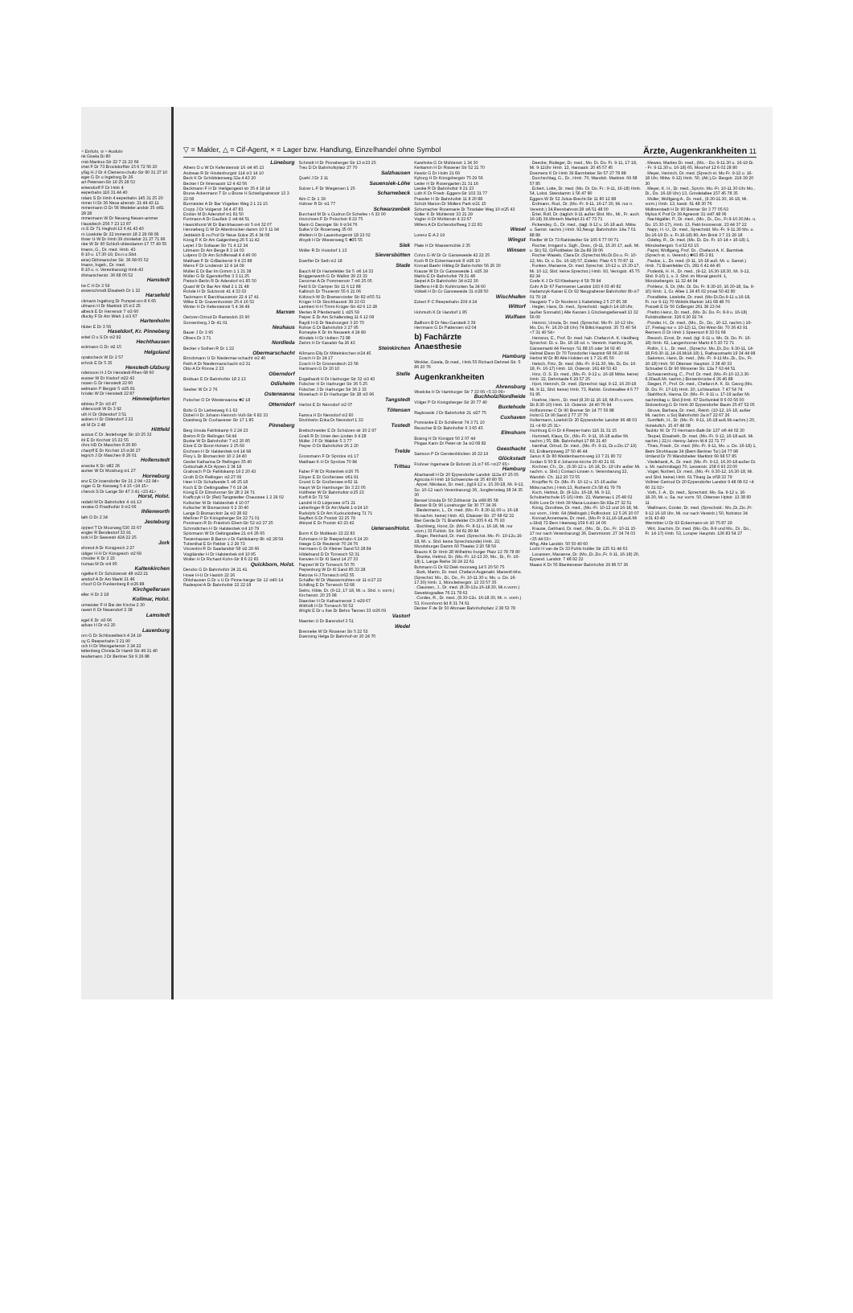= Einfuhr, ⊘ = Ausfuhr
nk Gisela Dr 80
rnst-Mantius-Str 22 7 21 22 69
imet F Dr 73 Brockdorffstr 15 6 72 56 20
yßig H-J Dr 4 Clemens-chultz-Str 90 31 27 10
eger G Dr u Ingeborg Dr 26
arl-Petersen-Str 19 25 28 53
emendorff F Dr Hmb 4
eeperbahn 116 31 44 40
ndars S Dr Hmb 4 eeperbahn 145 31 25 20
mmer H Dr 36 Neue abenstr. 21 44 43 11
mmermann O Dr 56 Wedeler andstr 35 ⊘81 28 28
mmermann W Dr Neueng Neuen-ammer Hausdeich 256 7 23 13 87
rn E Dr 71 Hegholt 12 6 41 43 40
rn Liselotte Dr 22 immerstr 18 2 29 08 08
thner U-W Dr Hmb 39 chinkelstr 21 27 71 96
nke W Dr 90 Schloß-ühlendamm 17 77 49 55
lmann, G., Dr. med. Hmb. 43
8-10 u. 17.30-19, Do.n.u.Sbd.
eine) Dithmarscher Str. 36 68 05 52
lmann, Ingeb., Dr. med.
8-10 u. n. Vereinbarung) Hmb.43
ithmarscherstr. 36 68 05 52
Hanstedt
be C H Dr 3 59
esserschmidt Elisabeth Dr 1 22
Harsefeld
ckmann Ingeborg Dr Pumpel-orn 8 6 65
ufmann H Dr Marktstr 15 ⊘2 25
albeck E Dr Herrenstr 7 ⊘3 60
dlucky F Dr Am Wieh 1 ⊘3 67
Hartenholm
hlüter E Dr 3 56
Haseldorf, Kr. Pinneberg
erkel O u S Dr ⊘2 92
Hechthausen
eckmann G Dr ⊘2 15
Helgoland
opatscheck W Dr 2 57
erhrck E Dr 5 35
Henstedt-Ulzburg
ndersson H-J Dr Henstedt-Rhen 68 60
eusser W Dr Kisdorf ⊘22 43
nssen G Dr Henstedt 22 60
eelmann P Bergstr 5 ⊘25 81
hröder W Dr Henstedt 22 87
Himmelpforten
eibtreu P Dr ⊘3 47
uhlencordt W Dr 3 92
uth H Dr Oldendorf 3 51
aulsen H Dr Oldendorf 3 22
elt M Dr 2 48
Hittfeld
ausius C Dr Jesteburger Str 10 25 32
ihl E Dr Kirchstr 15 22 55
öhrs HD Dr Maschen 8 26 80
charpff E Dr Kirchstr 15 ⊘26 27
legrich J Dr Maschen 8 26 01
Hollenstedt
enecke K Dr ⊘82 36
äumer W Dr Moisburg ⊘1 27
Horneburg
enz E Dr Issendorfer Str 21 2 94 <22 94>
rüger G Dr Kiesweg 5 4 15 <24 15>
chenck S Dr Lange Str 47 3 41 <23 41>
Horst, Holst.
redahl M Dr Bahnhofstr 4 ⊘1 13
renske O Friedhofstr 9 ⊘2 06
Ihlienworth
lath O Dr 2 34
Jesteburg
öppert T Dr Moorweg 530 33 67
engler R Bendestorf 33 91
tork H Dr Seevestr 424 22 25
Jork
ehrend A Dr Königreich 2 27
üdiger H-H Dr Königreich ⊘2 69
chröder K Dr 2 23
homas M Dr ⊘4 95
Kaltenkirchen
ngelke K Dr Schützenstr 48 ⊘22 21
amdorf A Dr Am Markt 21 46
choof O Dr Funkenberg 8 ⊘26 88
Kirchgellersen
eller H Dr 2 18
Kollmar, Holst.
urmeister F-H Bei der Kirche 2 30
ravert K Dr Neuendorf 2 38
Lamstedt
egel K Dr ⊘3 66
advan H Dr ⊘2 20
Lauenburg
orn G Dr Schlüsselteich 4 24 19
oy G Reeperbahn 3 21 90
och H Dr Weingartenstr 3 24 22
lettenberg Christa Dr Hamb Str 49 31 40
teudemann J Dr Berliner Str 9 26 88
▽ = Makler, △ = Cif-Agent, × = Lager bzw. Handlung, Einzelhandel ohne Symbol Ärzte, Augenkrankheiten 11
Lüneburg
Albers O u W Dr Kefersteinstr 16 ⊘4 45 13
Andreas R Dr Hindenburgstr 114 ⊘3 14 10
Beck K Dr Schildsteinweg 32a 4 43 20
Becker I Dr Ilmenaustr 12 4 42 56
Beckmann F H Dr Heiligengeist-str 35 4 18 14
Brune-Ackermann T Dr u Brune H Schießgrabenstr 13 3 22 08
Burmeister A Dr Bar Vögelser Weg 2 1 21 15
Cropp J Dr Volgerstr 34 4 47 83
Endsin M Dr Adendorf ⊘1 81 50
Fortmann A Dr Gaußstr 2 ⊘4 44 51
Hawickhorst W Dr Barckhausen-str 5 ⊘4 32 07
Henneberg G W Dr Altenbrücker-damm 10 5 11 94
Jeddeloh B zu Prof Dr Neue Sülze 25 4 34 08
König F K Dr Am Galgenberg 26 5 11 42
Lepel J Dr Soltauer Str 71 4 12 34
Littmann Dr Am Berge 8 3 14 03
Lütjens O Dr Am Schifferwall 4 4 46 00
Matthaei F Dr GrBäckerstr 9 4 23 88
Meins F Dr Lindenstr 12 4 14 09
Müller E Dr Bar Im Grimm 1 1 21 38
Müller G Dr Egersdorffstr 3 3 11 25
Pietsch-Berlin R Dr Adendorf ⊘1 85 50
Quast W Dr Bar Am Wall 2 1 21 48
Rohde H Dr Sülztorstr 41 4 33 03
Tackmann K Barckhausenstr 22 4 17 41
Wilke E Dr Gravenhorststr 25 4 16 53
Winter H Dr Kefersteinstr 5 4 34 49
Marxen
Oertzen Ortrud Dr Ramesloh 23 90
Sonnenberg J Dr 41 01
Neuhaus
Bauer J Dr 3 95
Olbers Dr 3 71
Nordleda
Becker v Sothen R Dr 1 22
Obermarschacht
Brinckmann U Dr Niedermar-schacht ⊘2 40
Feith A Dr Niedermarschacht ⊘2 31
Otto A Dr Rönne 2 23
Oberndorf
Bolduan E Dr Bahnhofstr 18 2 13
Odisheim
Seeber W Dr 2 76
Osterwanna
Putscher O Dr Westerwanna ✱2 18
Otterndorf
Boltz G Dr Liebesweg 6 1 62
Dübel H Dr Johann-Heinrich-Voß-Str 6 82 33
Duesberg Dr Cuxhavener Str 17 1 85
Pinneberg
Berg Ursula Fahltskamp 6 2 24 23
Brehm R Dr Rellingen 54 44
Buske W Dr Bahnhofstr 7 ⊘2 20 85
Eitze E Dr Borst-Hohenr 2 25 69
Erichsen H Dr Halstenbek ⊘4 14 68
Flory L Dr Bismarckstr 10 2 24 40
Gesler Katharina Dr Rellingen 35 40
Gottschalk A Dr Appen 2 34 18
Grabosch P Dr Fahltskamp 19 2 20 43
Groth D Dr Rellingen ⊘2 27 09
Heer H Dr Schafweide 5 ⊘6 25 18
Koch E Dr Oeltingsallee 7 6 19 24
König E Dr Elmshorner Str 28 2 24 71
Kraffczyk H Dr (Rel) Tangstedter Chaussee 1 2 29 02
Kultscher M Dr Halstenbek 4 10 07
Kultscher W Bismarckstr 6 2 30 40
Lange D Bismarckstr 2a ⊘2 28 92
Meißner P Dr Königsberger Str 22 71 01
Ponimann R Dr Friedrich-Ebert-Str 52 ⊘2 27 25
Schmidtchen H Dr Halstenbek ⊘4 10 79
Spitzmann W Dr Oeltingsallee 21 ⊘6 26 65
Tiesenhausen B Baron v Dr Fahltskamp 8b ⊘2 28 59
Tubenthal E Dr Feldstr 1 2 29 73
Vincentini R Dr Saarlandstr 58 ⊘2 29 66
Voigtländer H Dr Halstenbek ⊘4 10 95
Wolter H Dr Richard-Köhn-Str 8 6 22 83
Quickborn, Holst.
Dencks G Dr Bahnhofstr 24 21 41
Howe H-U Dr Hasloh 22 26
Ohlshausen G Dr u U Dr Pinne-berger Str 12 ⊘40 14
Radespiel A Dr Bahnhofstr 22 22 18
Schmidt H Dr Pinneberger Str 13 ⊘23 25
Treu D Dr Bahnhofsplatz 27 70
Salzhausen
Quehl J Dr 2 11
Sauensiek-Löhe
Sulzer L-F Dr Wiegersen 1 25
Scharnebeck
Alm C Dr 1 39
Hübner R Dr ⊘1 77
Schwarzenbek
Burchard M Dr u Gudrun Dr Schefes r 6 33 00
Hinrichsen F Dr Pröschstr 8 22 75
Marin G Danziger Str 9 ⊘34 76
Sulke V Dr Rosenweg 35 00
Wellein H Dr Lauenburgerstr 18 22 02
Woydt H Dr Wiesenweg 5 ✱35 55
Siek
Möller R Dr Hoisdorf 1 13
Sieversbütten
Doerfler Dr Seth ⊘2 18
Stade
Bauch M Dr Harsefelder Str 5 ⊘6 14 33
Brüggenwerth G Dr Wallstr 29 23 33
Genzmer A Dr Pommernstr 7 ⊘6 25 05
Feld S Dr Camper Str 11 6 12 88
Kallinich Dr Thunerstr 55 6 21 06
Költzsch W Dr Bremervörder Str 82 ⊘55 51
Krüger H Dr Stockhausstr 39 23 03
Lambert H-H Timm-Kröger-Str 42 6 13 28
Merten R Pferdemarkt 1 ⊘25 59
Peiper E Dr Am Schäferstieg 11 6 12 08
Raydt H-S Dr Neubourgstr 3 20 70
Rohse G Dr Bahnhofstr 3 27 95
Romeyke K Dr Im Neuwerk 4 24 89
Windels H Dr Hollern 72 88
Ziehm H Dr Kanalstr 6a 26 43
Steinkirchen
Aßmann Elly Dr Mittelnkirchen ⊘24 45
Gosch H Dr 24 17
Gosch H Dr Grünendeich 23 56
Hartmann G Dr 20 10
Stelle
Engelhardt H Dr Harburger Str 32 ⊘3 43
Fülscher H Dr Harburger Str 36 5 25
Fülscher J Dr Harburger Str 36 2 33
Mosebach H Dr Harburger Str 28 ⊘3 96
Tangstedt
Herbst E Dr Nenndorf ⊘2 07
Tötensen
Famira H Dr Nenndorf ⊘2 60
Strohbehn Erika Dr Nenndorf 1 33
Tostedt
Brettschneider E Dr Schützen-str 20 2 97
Grieß R Dr Unter den Linden 9 4 28
Müller J F Dr Waldstr 5 3 77
Pieper O Dr Bahnhofstr 26 2 20
Trelde
Grossmann F Dr Sprötze ⊘1 17
Matthaei K-H Dr Sprötze 70 84
Trittau
Faber F W Dr Rotenbek ⊘26 75
Gloyer E Dr Großensee ⊘61 91
Grund G Dr Großensee ⊘62 11
Haupt W Dr Hamburger Str 3 23 05
Holtfreter W Dr Bahnhofstr ⊘25 23
Korff A Dr 72 59
Landré H-D Lütjensee ⊘71 21
Leberfinger R Dr Am Markt 1 ⊘24 10
Rudolphi S Dr Am Kuckucksberg 71 71
Seyffert S Dr Poststr 22 25 79
Werpel E Dr Poststr 43 23 42
Uetersen/Holst.
Borm K Dr Moltkestr 22 22 83
Fuhrmann H Dr Reeperbahn 6 24 20
Heege G Dr Reuterstr 70 24 76
Herrmann G Dr Kleiner Sand 53 28 84
Hildebrand D Dr Tornesch 53 31
Kerwien H Dr Kl Sand 14 27 33
Pappert W Dr Tornesch 50 70
Piepenburg W Dr Kl Sand 85 33 28
Retzow H-J Tornesch ⊘62 55
Schäffer W Dr Wassermühlen-str 11 ⊘27 22
Schilling E Dr Tornesch 52 68
Siebs, Hilde, Dr. (9-12, 17-18, Mi. u. Sbd. n. vorm.) Kirchenstr. 20 25 98
Staecker H Dr Katharinenstr 3 ⊘29 67
Witthöft H Dr Tornesch 50 52
Wright E Dr u Ilse Dr Behrs Tannen 33 ⊘26 09
Vastorf
Maerten U Dr Barendorf 3 51
Wedel
Brenneke W Dr Rissener Str 5 22 53
Duensing Helga Dr Bahnhof-str 20 24 70
Karehnke G Dr Mühlenstr 1 24 30
Kerkamm H Dr Rissener Str 52 21 70
Kewitz G Dr Holm 21 69
Kyburg H Dr Königsbergstr 75 29 56
Leder H Dr Rosengarten 21 31 16
Lieske R Dr Bahnhofstr 9 21 23
Lüth K Dr Friedr.-Eggers-Str 102 31 77
Prassler H Dr Bahnhofstr 11 8 20 88
Schütt Marion Dr Möllers Park ⊘21 15
Schumacher Rosemarie Dr Tinsdaler Weg 10 ⊘25 43
Sölter K Dr Mühlenstr 33 21 29
Vogler H Dr Mühlenstr 4 22 67
Willers A Dr Eichendorffweg 3 22 83
Wesel
Lorenz E-A 2 19
Wingst
Plate H Dr Wassermühle 2 35
Winsen
Cohrs G-W Dr Gr Gänseweide 42 22 25
Koch R Dr Eckermannstr 8 ⊘26 10
Konrad-Baehr Hildeg Dr Bahn-hofstr 56 26 30
Krause W Dr Gr Gänseweide 1 ⊘25 39
Mahlo E Dr Bahnhofstr 78 31 48
Seipel A Dr Bahnhofstr 34 ⊘22 30
Steffens H-B Dr Kuhbrücken 5a 34 60
Volkelt H Dr Gr Gänseweide 31 ⊘28 50
Wischhafen
Eckert F-C Reeperbahn 209 4 24
Wittorf
Hohmuth K Dr Handorf 1 85
Wulfsen
Ballhorn B Dr Neu Garstedt 3 39
Herrmann G Dr Pattensen ⊘2 04
b) Fachärzte
Anaesthesie
Hamburg
Winkler, Gisela, Dr.med., Hmb.55 Richard-Dehmel-Str. 5 86 20 76
Augenkrankheiten
Ahrensburg
Woelcke H Dr Hamburger Str 7 33 06 <5 33 06>
Buchholz/Nordheide
Völger P Dr Königsberger Str 20 77 40
Buxtehude
Raykowski J Dr Bahnhofstr 21 ⊘27 75
Cuxhaven
Pomränke E Dr Schillerstr 74 3 71 10
Reuscher B Dr Bahnhofstr 6 3 65 45
Elmshorn
Büsing H Dr Königstr 50 2 07 44
Plogas Karin Dr Peter-str 3a ⊘2 08 82
Geesthacht
Samson P Dr Gerstenblöcken 16 22 19
Glückstadt
Frühner Ingemarie Dr Bohnstr 21 ⊘7 65 <⊘27 65>
Hamburg
Abarbanell H Dr 20 Eppendorfer Landstr 112a 47 25 05
Agricola H Hmb 19 Schwencke-str 35 40 80 55
. Appel, Nikolaus, Dr. med., (tgl.9-12 u. 15.30-18, Mi. 9-12, So. 10-12 nach Vereinbarung) 36, Jungfernstieg 38 34 35 30
Bensel Ursula Dr 50 Zöllnerstr 2a ⊘89 85 58
Besser B Dr 90 Lüneburger Str 30 77 34 36
. Biedermann, L., Dr. med. (Mo.-Fr. 8.30-11.00 u. 16-18 Mi.nachm. keine) Hmb. 43, Elsässer Str. 27 68 62 32
Bier Gerda Dr 71 Bramfelder Ch 205 6 41 75 93
. Bochberg, Horst, Dr. (Mo.-Fr. 8-11 u. 16-18, Mi. nur vorm.) 33 Fuhlsb. Str. 94 61 89 84
. Böger, Reinhard, Dr. med. (Sprechst.:Mo.-Fr. 10-12u.16-18, Mi. u. Sbd. keine Sprechstunde) Hmb. 22, Mundsburger Damm 60 Theater 2 20 58 59
Brauns K Dr Hmb 28 Wilhelms-burger Platz 13 78 78 80
. Brunke, Helmut, Dr. (Mo.-Fr. 12-13.30, Mo., Di., Fr. 16-18) 1, Lange Reihe 39 24 22 61
Buhmann G Dr 62 Diek-moorweg 14 5 20 50 75
. Burk, Martin, Dr. med. Chefarzt Augenabt. MarienKrkhs. (Sprechst: Mo., Di., Do., Fr. 10-11.30 u. Mo. u. Do. 16-17.30) Hmb. 1, Mönckebergstr. 13 33 57 35
. Claussen, J., Dr. med. (8.30-12u.16-18.30, Mi.n.vorm.) Sievekingsallee 76 21 78 62
. Cordes, R., Dr. med., (8.30-12u. 16-18.30, Mi. n. vorm.) 53, Kroonhorst 9d 8 31 74 61
Decker F de Dr 50 Altonaer Bahnhofsplatz 2 38 53 78
. Deecke, Rüdeger, Dr. med., Mo. Di. Do. Fr. 9-11, 17-18, Mi. 9-11Uhr Hmb. 13, Hansastr. 20 45 57 45
Doemens K Dr Hmb 39 Barmbeker Str 57 27 78 88
. Durchschlag, G., Dr., Hmb. 70, Wandsb. Marktstr. 69 68 57 85
. Eckert, Lotte, Dr. med. (Mo. Di. Do. Fr.: 9-11, 16-18) Hmb. 54, Lokst. Steindamm 1 56 47 80
Eggers W Dr 52 Julius-Brecht-Str 11 80 12 88
. Erdmann, Rud., Dr. (Mo.-Fr. 9-11, 16-17.30, Mi. nur n. Vereinb.) 34,Rennbahnstr.28 ⊘6 51 48 00
. Ertel, Rolf, Dr. (täglich 9-11 außer Sbd. Mo., Mi., Fr. auch 16-18) 39,Winterh.Marktpl.21 47 73 71
. Fickendey, G., Dr. med., (tägl. 9-12 u. 16-18 auß. Mittw. u. Samst. nachm.) Hmb. 92,Neugr. Bahnhofstr. 14a 7 01 88 89
Fiedler W Dr 73 Rahlstedter Str 165 6 77 00 71
. Fischer, Irmgard u. Sigfr., Dres., (9-11, 15.30-17, auß. Mi. u. Sb) 52, GrFlottbeker Str.2a 89 39 06
. Fischer-Wasels, Clara Dr. (Sprechst.Mo.Di.Do.u. Fr. 10-12, Mo. Di. u. Do. 16-18) 57, Eidelst. Platz 6 5 70 87 11
. Funken, Marianne, Dr. med. Sprechst. 10-12 u. 15.30-17, Mi. 10-12, Sbd. keine Sprechst.) Hmb. 93, Veringstr. 45 75 82 34
Grefe K-J Dr 63 Kleekamp 4 59 78 94
Guhr A Dr 67 Farmsener Landstr 193 6 03 40 82
Hadamzyk-Kaiser E Dr 92 Neugrabener Bahnhofstr 8b ⊘7 01 79 18
Haugwitz T v Dr Norderst 1 Kabelstieg 2 5 27 85 38
. Hegler, Hans, Dr. med., Sprechstd.: täglich 14-18 Uhr, (außer Sonnabd.) Alle Kassen 1 Glockengießerwall 13 32 56 00
. Heinrici, Ursula, Dr. med. (Sprechst. Mo-Fr. 10-12 Uhr, Mo, Do, Fr. 16.30-18 Uhr) 74 Billst.Hauptstr. 35 73 40 54 <7 31 40 54>
. Heinsius, E., Prof. Dr. med. hab. Chefarzt A. K. Heidberg Sprechst: Di. u. Do. 16-18 od. n. Vereinb. Hamburg 36, Gänsemarkt 44 Fernspr. 51 88 15 oder 34 02 40
Helmel Eleon Dr 70 Tonndorfer Hauptstr 68 66 20 66
Herbst W Dr 80 Alte Holsten-str 1 7 21 45 50
. Hetsch, Fritz, Dr. med. (Mo.-Fr. 9-11.30, Mo, Di, Do. 16-18, Fr. 16-17) Hmb. 19, Osterstr. 161 49 53 43
. Hinz, O. S. Dr. med., (Mo.-Fr. 9-12 u. 16-18 Mittw. keine) Hmb. 22, Dehnhaide 6 29 57 25
. Hjort, Heinrich, Dr. med. (Sprechst: tägl. 9-12, 16.30-18 Mi. 9-11, Sbd. keine) Hmb. 73, Rahlst. Grubesallee 4 6 77 01 95
. Hoehne, Herm., Dr. med (8.30-11 16-18, Mi.Fr.n.vorm. Sb.8.30-10) Hmb. 19. Osterstr. 24 40 76 94
Hoffsümmer C Dr 90 Bremer Str 14 77 56 88
Holst G Dr 90 Sand 2 77 37 76
Holtermann, Liselott Dr 20 Eppendorfer Landstr 96 48 03 31 <4 60 25 31>
Humburg E-H Dr 4 Reeper-bahn 116 31 31 15
. Hummelt, Klaus, Dr., (Mo.-Fr. 9-11, 16-18 außer Mi. nachm.) 55, Blk. Bahnhofspl.17 86 21 40
. Isenthal, Ortrud, Dr. med., (Mo.-Fr. 9-11, Di.u.Do.17-19) 63, Erdkampsweg 27 50 46 44
Janus K Dr 80 Weidenbaums-weg 13 7 21 80 72
Jordan S 50 B d Johannis-kirche 20 43 21 91
. Kirchner, Ch., Dr., (9.30-12 u. 16-18, Di.-19 Uhr außer Mi. nachm. u. Sbd.) Contact-Linsen n. Vereinbarung 22, Wandsb. Ch. 112 20 72 55
. Knüpffer N. Dr. (Mo.-Fr. 10-12 u. 15-16 außer Mittw.nachm.) Hmb.13, Rothenb.Ch.58 41 79 79
. Koch, Helmut, Dr. (9-12u. 16-18, Mi. 9-12, Schulsehschule 15-16) Hmb. 22, Wartenau 1 25 48 02
Kölln Lore Dr Hmb 39 Maria-Louisen-Str.92a 27 32 51
. König, Dorothee, Dr. med., (Mo.-Fr. 10-12 und 16-18, Mi. nur vorm., Hmb. 64 (Wellingsb.) Rolfinckstr. 12 5 26 20 07
. Konrad,Annemarie, Dr. med., (Mo-Fr 9-11,16-18,auß.Mi u.Sbd) 72 Bern Heerweg 159 6 43 14 06
. Krause, Gebhard, Dr. med., (Mo., Di., Do., Fr. 10-11 15-17 nur nach Vereinbarung) 36, Dammtorstr. 27 34 74 03 <35 44 03>
Whg. Alte Landstr. 50 50 40 60
Locht H van de Dr 33 Fuhls-büttler Str 125 61 44 63
. Lucassen, Marianne, Dr. (Mo.,Di.,Do.,Fr. 9-11, 16-18) 20, Eppend. Landstr. 7 48 92 22
Maass K Dr 55 Blankeneser Bahnhofstr 29 86 57 36
. Mewes, Marlies Dr. med., (Mo. - Do. 9-11.30 u. 16-19 Di. - Fr. 9-11.30 u. 16-18) 65, Moorhof 12 6 02 28 80
. Meyer, Heinrich, Dr. med. (Sprech-st. Mo-Fr. 9-12 u. 16-18 Uhr, Mittw. 9-12) Hmb. 50, (Alt.),Gr. Bergstr. 219 39 20 30
. Meyer, K. H., Dr. med., Sprztn. Mo.-Fr. 10-11.30 Uhr Mo., Di., Do. 16-18 Uhr) 13, Grindelallee 157 45 78 35
. Müller, Wolfgang A., Dr. med., (9.30-11.30, 16-18, Mi. vorm.) Hmb. 13, Isestr. 61 48 30 76
Müllmerstadt H Dr 90 Bremer Str 3 77 05 63
Mylius K Prof Dr 39 Agnesstr 31 ⊘47 48 06
. Nachtigäller, P., Dr. med., (Mo., Di., Do., Fr.9-10.30,Mo. u. Do. 15.30-17), Hmb. 13, Feld-brunnenstr. 23 44 37 22
. Napp, H.-U., Dr. med., Sprechstd. Mo.-Fr. 9-11.30 Mo. u. Do.16-19 Di. u. Fr.16-18) 80, Am Brink 3 7 21 29 18
. Odefey, R., Dr. med. (Mo. Di. Do. Fr. 10-14 + 16-18) 1, Mönckebergstr. 5 ⊘32 63 15
. Papst, Wolfgang, Prof. Dr., Chefarzt A. K. Barmbek (Sprech-st. n. Vereinb.) ✱63 85-3 81
. Paulus, L., Dr. med. (9-11, 16-18 auß. Mi. u. Samst.) Hmb. 71 Bramfelder Ch. 281 6 41 44 45
. Podestà, H. H., Dr. med., (9-12, 16.30-18.30, Mi. 9-12, Sbd. 9-10) 1, u. 3. Sbd. im Monat geschl. 1, Mönckebergstr. 11 32 44 94
. Pohlenz, S. Dr. (Mo. Di. Do. Fr. 8.30-10, 16.30-18, Sa. 9-10) Hmb. 1, Gr. Allee 1 24 45 02 privat 50 42 80
. Posséleke, Liselotte, Dr. med. (Mo-Di.Do.9-11 u.16-18, Fr. nur 9-11) 70 Wdsbk.Markstr 141 68 48 70
Posselt E Dr 50 GrBergstr 261 38 23 04
. Prettin Heinz, Dr. med., (Mo. Di. Do. Fr. 8-9 u. 16-18) Fuhlsbüttlerstr. 326 6 30 92 74
. Pünder, H., Dr. med., (Mo., Di., Do., 10-12, nachm.) 16-17, Freitag nur v. 10-12) 11, Ost-West-Str. 70 36 43 91
Reimers O Dr Hmb 1 Speersort 8 33 01 68
. Reusch, Ernst, Dr. med. (tgl. 9-11 u. Mo. Di. Do. Fr. 16-18) Hmb. 62, Langenhorner Markt 4 5 20 72 71
. Rollin, J. L., Dr. med., (Sprechz. Mo.,Di.,Do. 9.30-11, 14-18,Fr9.30-11,14-16,Mi14-18) 1, Rathausmarkt 19 34 44 98
. Salomon, Hans, Dr. med., (Mo.-Fr. 9-11 Mo.,Di., Do., Fr. 16-18) Hmb. 50 Ottenser Hauptstr. 3 38 40 33
Schnabel G Dr 90 Winsener Str. 12a 7 63 44 51
. Schwarzenburg, C., Prof. Dr. med. (Mo.-Fr.10-13,3.30-6.30auß.Mi. nachm.) Börsenbrücke 4 36 46 88
. Siegert, P., Prof. Dr. med., Chefarzt A. K. St. Georg (Mo. Di. Do. Fr. 17-19) Hmb. 20, Lichtwarkstr. 7 47 54 74
. Stahlbock, Hanna, Dr. (Mo.-Fr. 9-11 u. 17-19 außer Mi. nachmittag u. Sbd.)Hmb. 67 Dorfwinkel 8 6 03 56 00
Stolzenburg G Dr Hmb 20 Eppendorfer Baum 25 47 52 05
. Struve, Barbara, Dr. med., Reinb. (10-12, 16-18, außer Mi. nachm. u So) Bahnhofstr 2a ⊘7 22 67 26
. Sumfleth, H., Dr. (Mo.-Fr. 9-11, 16-18 auß.Mi.nachm.) 20, Hoheluftch. 15 47 48 08
Taubitz W. Dr 73 Hermann-Balk-Str 137 ⊘6 44 02 30
. Teupel, Elisabeth, Dr. med. (Mo.-Fr. 9-12, 16-18 auß. Mi. nachm.) 22,H.-Henny-Jahnn-W.4 22 71 77
. Thies, Friedr., Dr. med. (Mo.-Fr. 9-11, Mo. u. Do. 16-18) 1, Beim Strohhause 34 (Beim Berliner Tor) 24 77 98
Umland Dr 70 Wandsbeker Marktstr 69 68 57 85
. Viedebantt, A., Dr. med. (Mo.-Fr. 9-12, 16.30-18 außer Di. u. Mi. nachmittags) 70, Lesserstr. 158 6 93 23 00
. Vogel, Norbert, Dr. med., (Mo.-Fr. 9.30-12, 16.30-18, Mi. und Sbd. keine) Hmb. 61 Tibarg 1a ⊘58 32 79
Vollmer Gertrud Dr 20 Eppendorfer Landstr 9 48 08 02 <4 60 31 02>
. Voth, J.-A., Dr. med., Sprechstd. Mo.-Sa. 9-12 u. 16-18.30, Mi. u. Sa. nur vorm. 50, Ottenser Hptstr. 13 38 60 11
. Wallmann, Günter, Dr. med. (Sprechstd.: Mo.,Di.,Do.,Fr. 9-12 16-18 Uhr, Mi. nur nach Vereinb.) 50, Nobistor 34 ⊘31 43 49
Wermbter U Dr 93 Eckermann-str 10 75 87 29
. Wirt, Joachim, Dr. med. (Mo.-Do. 8-9 und Mo., Di., Do., Fr. 14-17) Hmb. 53, Luruper Hauptstr. 136 83 54 27